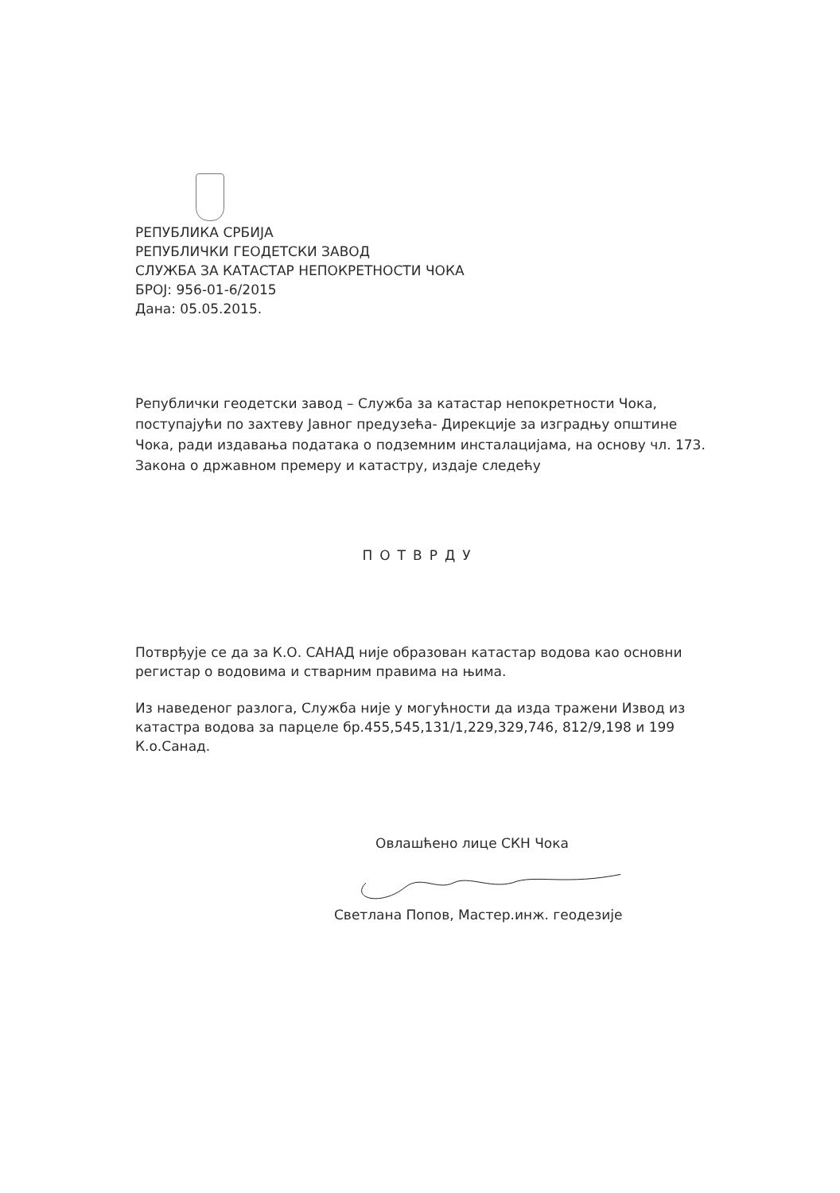РЕПУБЛИКА СРБИЈА
РЕПУБЛИЧКИ ГЕОДЕТСКИ ЗАВОД
СЛУЖБА ЗА КАТАСТАР НЕПОКРЕТНОСТИ ЧОКА
БРОЈ: 956-01-6/2015
Дана: 05.05.2015.
Републички геодетски завод – Служба за катастар непокретности Чока, поступајући по захтеву Јавног предузећа- Дирекције за изградњу општине Чока, ради издавања података о подземним инсталацијама, на основу чл. 173. Закона о државном премеру и катастру, издаје следећу
ПОТВРДУ
Потврђује се да за К.О. САНАД није образован катастар водова као основни регистар о водовима и стварним правима на њима.
Из наведеног разлога, Служба није у могућности да изда тражени Извод из катастра водова за парцеле бр.455,545,131/1,229,329,746, 812/9,198 и 199 К.о.Санад.
Овлашћено лице СКН Чока
Светлана Попов, Мастер.инж. геодезије